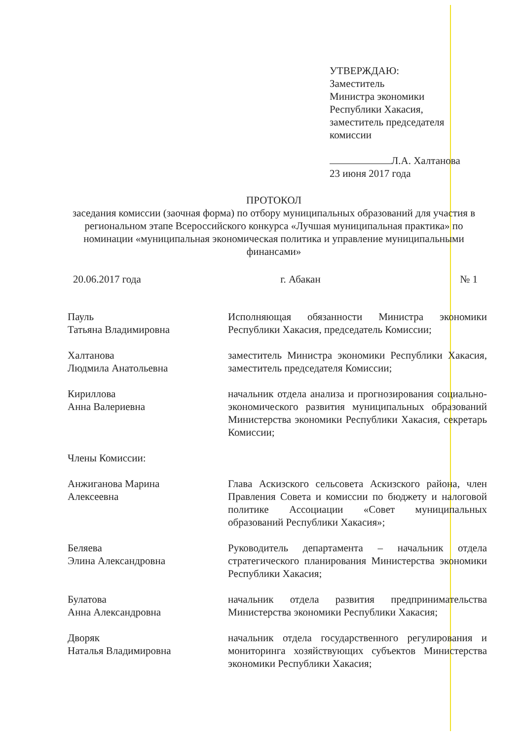УТВЕРЖДАЮ:
Заместитель
Министра экономики
Республики Хакасия,
заместитель председателя
комиссии
Л.А. Халтанова
23 июня 2017 года
ПРОТОКОЛ
заседания комиссии (заочная форма) по отбору муниципальных образований для участия в региональном этапе Всероссийского конкурса «Лучшая муниципальная практика» по номинации «муниципальная экономическая политика и управление муниципальными финансами»
20.06.2017 года г. Абакан № 1
Пауль
Татьяна Владимировна
Исполняющая обязанности Министра экономики Республики Хакасия, председатель Комиссии;
Халтанова
Людмила Анатольевна
заместитель Министра экономики Республики Хакасия, заместитель председателя Комиссии;
Кириллова
Анна Валериевна
начальник отдела анализа и прогнозирования социально-экономического развития муниципальных образований Министерства экономики Республики Хакасия, секретарь Комиссии;
Члены Комиссии:
Анжиганова Марина
Алексеевна
Глава Аскизского сельсовета Аскизского района, член Правления Совета и комиссии по бюджету и налоговой политике Ассоциации «Совет муниципальных образований Республики Хакасия»;
Беляева
Элина Александровна
Руководитель департамента – начальник отдела стратегического планирования Министерства экономики Республики Хакасия;
Булатова
Анна Александровна
начальник отдела развития предпринимательства Министерства экономики Республики Хакасия;
Дворяк
Наталья Владимировна
начальник отдела государственного регулирования и мониторинга хозяйствующих субъектов Министерства экономики Республики Хакасия;